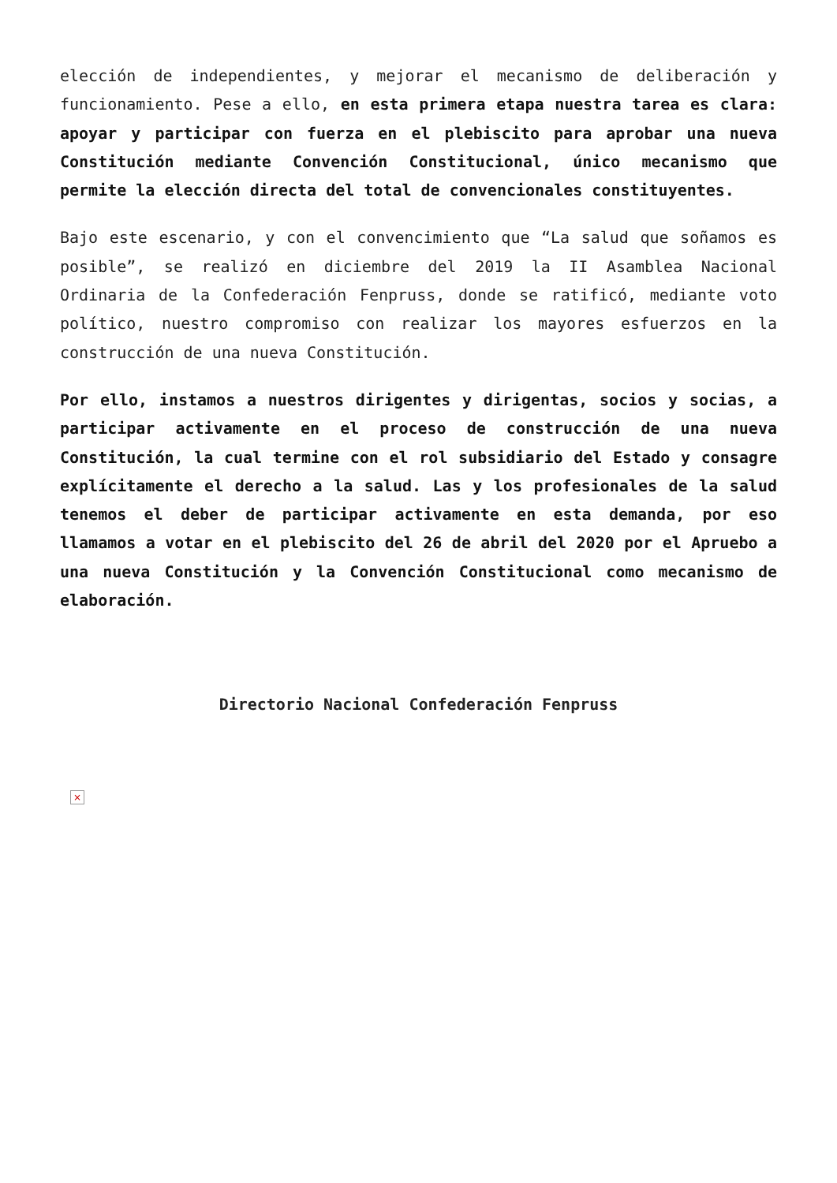elección de independientes, y mejorar el mecanismo de deliberación y funcionamiento. Pese a ello, en esta primera etapa nuestra tarea es clara: apoyar y participar con fuerza en el plebiscito para aprobar una nueva Constitución mediante Convención Constitucional, único mecanismo que permite la elección directa del total de convencionales constituyentes.
Bajo este escenario, y con el convencimiento que “La salud que soñamos es posible”, se realizó en diciembre del 2019 la II Asamblea Nacional Ordinaria de la Confederación Fenpruss, donde se ratificó, mediante voto político, nuestro compromiso con realizar los mayores esfuerzos en la construcción de una nueva Constitución.
Por ello, instamos a nuestros dirigentes y dirigentas, socios y socias, a participar activamente en el proceso de construcción de una nueva Constitución, la cual termine con el rol subsidiario del Estado y consagre explícitamente el derecho a la salud. Las y los profesionales de la salud tenemos el deber de participar activamente en esta demanda, por eso llamamos a votar en el plebiscito del 26 de abril del 2020 por el Apruebo a una nueva Constitución y la Convención Constitucional como mecanismo de elaboración.
Directorio Nacional Confederación Fenpruss
×